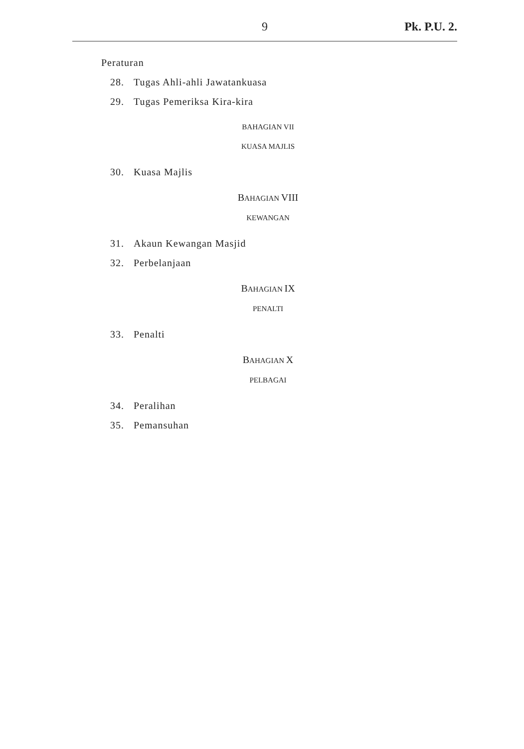9 Pk. P.U. 2.
Peraturan
28. Tugas Ahli-ahli Jawatankuasa
29. Tugas Pemeriksa Kira-kira
BAHAGIAN VII
KUASA MAJLIS
30. Kuasa Majlis
BAHAGIAN VIII
KEWANGAN
31. Akaun Kewangan Masjid
32. Perbelanjaan
BAHAGIAN IX
PENALTI
33. Penalti
BAHAGIAN X
PELBAGAI
34. Peralihan
35. Pemansuhan